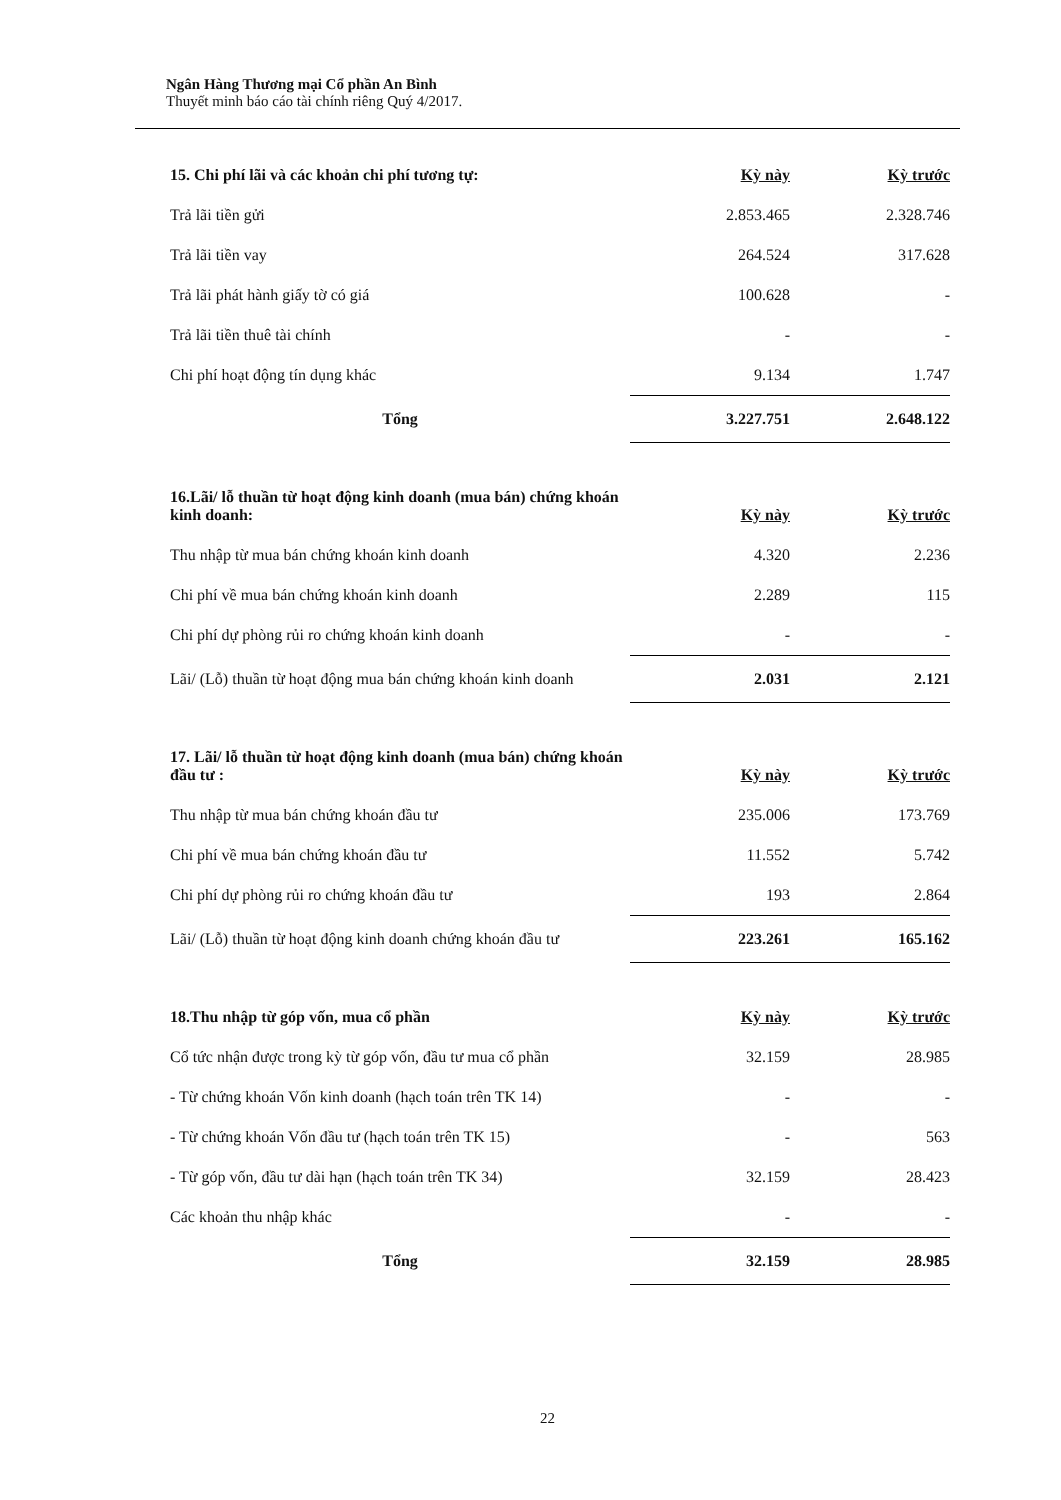Ngân Hàng Thương mại Cổ phần An Bình
Thuyết minh báo cáo tài chính riêng Quý 4/2017.
| 15. Chi phí lãi và các khoản chi phí tương tự: | Kỳ này | Kỳ trước |
| --- | --- | --- |
| Trả lãi tiền gửi | 2.853.465 | 2.328.746 |
| Trả lãi tiền vay | 264.524 | 317.628 |
| Trả lãi phát hành giấy tờ có giá | 100.628 | - |
| Trả lãi tiền thuê tài chính | - | - |
| Chi phí hoạt động tín dụng khác | 9.134 | 1.747 |
| Tổng | 3.227.751 | 2.648.122 |
| 16.Lãi/ lỗ thuần từ hoạt động kinh doanh (mua bán) chứng khoán kinh doanh: | Kỳ này | Kỳ trước |
| --- | --- | --- |
| Thu nhập từ mua bán chứng khoán kinh doanh | 4.320 | 2.236 |
| Chi phí về mua bán chứng khoán kinh doanh | 2.289 | 115 |
| Chi phí dự phòng rủi ro chứng khoán kinh doanh | - | - |
| Lãi/ (Lỗ) thuần từ hoạt động mua bán chứng khoán kinh doanh | 2.031 | 2.121 |
| 17. Lãi/ lỗ thuần từ hoạt động kinh doanh (mua bán) chứng khoán đầu tư : | Kỳ này | Kỳ trước |
| --- | --- | --- |
| Thu nhập từ mua bán chứng khoán đầu tư | 235.006 | 173.769 |
| Chi phí về mua bán chứng khoán đầu tư | 11.552 | 5.742 |
| Chi phí dự phòng rủi ro chứng khoán đầu tư | 193 | 2.864 |
| Lãi/ (Lỗ) thuần từ hoạt động kinh doanh chứng khoán đầu tư | 223.261 | 165.162 |
| 18.Thu nhập từ góp vốn, mua cổ phần | Kỳ này | Kỳ trước |
| --- | --- | --- |
| Cổ tức nhận được trong kỳ từ góp vốn, đầu tư mua cổ phần | 32.159 | 28.985 |
| - Từ chứng khoán Vốn kinh doanh (hạch toán trên TK 14) | - | - |
| - Từ chứng khoán Vốn đầu tư (hạch toán trên TK 15) | - | 563 |
| - Từ góp vốn, đầu tư dài hạn (hạch toán trên TK 34) | 32.159 | 28.423 |
| Các khoản thu nhập khác | - | - |
| Tổng | 32.159 | 28.985 |
22